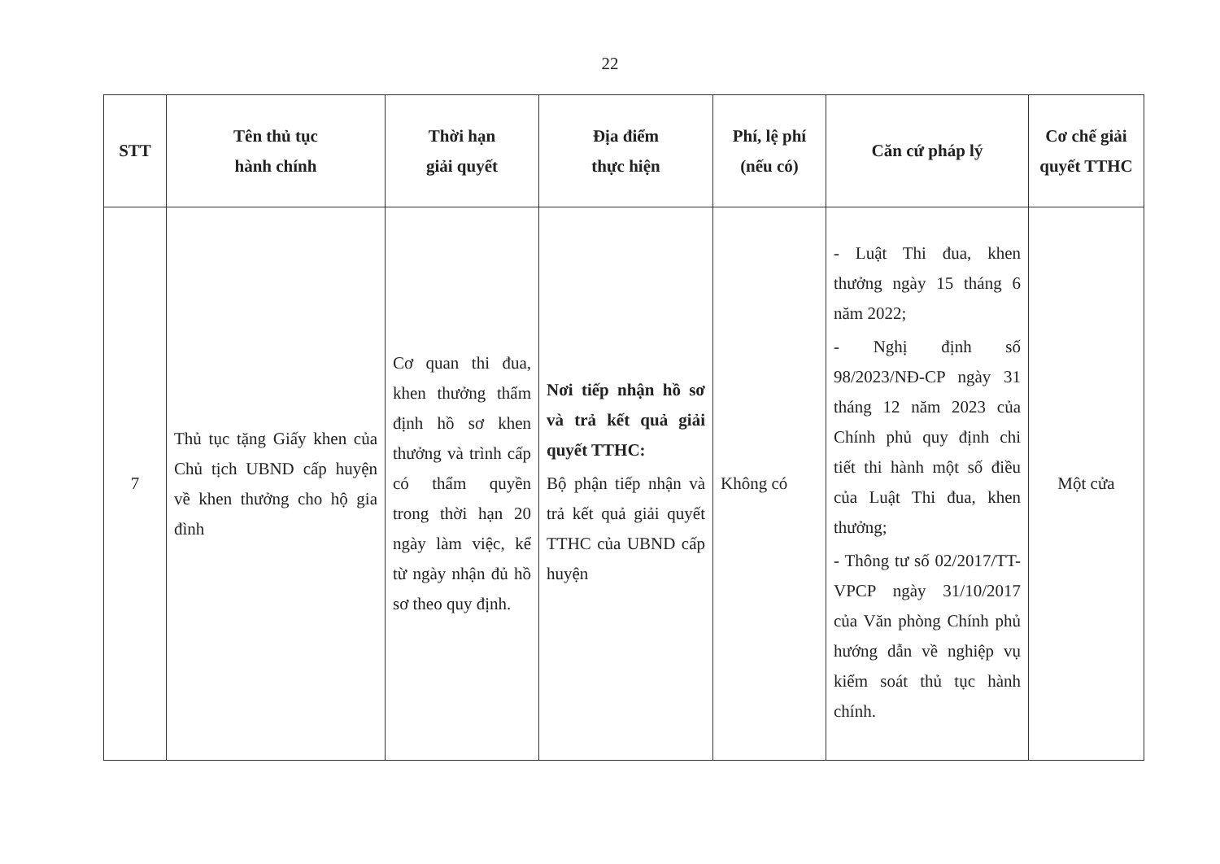22
| STT | Tên thủ tục hành chính | Thời hạn giải quyết | Địa điểm thực hiện | Phí, lệ phí (nếu có) | Căn cứ pháp lý | Cơ chế giải quyết TTHC |
| --- | --- | --- | --- | --- | --- | --- |
| 7 | Thủ tục tặng Giấy khen của Chủ tịch UBND cấp huyện về khen thưởng cho hộ gia đình | Cơ quan thi đua, khen thưởng thẩm định hồ sơ khen thưởng và trình cấp có thẩm quyền trong thời hạn 20 ngày làm việc, kể từ ngày nhận đủ hồ sơ theo quy định. | Nơi tiếp nhận hồ sơ và trả kết quả giải quyết TTHC: Bộ phận tiếp nhận và trả kết quả giải quyết TTHC của UBND cấp huyện | Không có | - Luật Thi đua, khen thưởng ngày 15 tháng 6 năm 2022; - Nghị định số 98/2023/NĐ-CP ngày 31 tháng 12 năm 2023 của Chính phủ quy định chi tiết thi hành một số điều của Luật Thi đua, khen thưởng; - Thông tư số 02/2017/TT-VPCP ngày 31/10/2017 của Văn phòng Chính phủ hướng dẫn về nghiệp vụ kiểm soát thủ tục hành chính. | Một cửa |